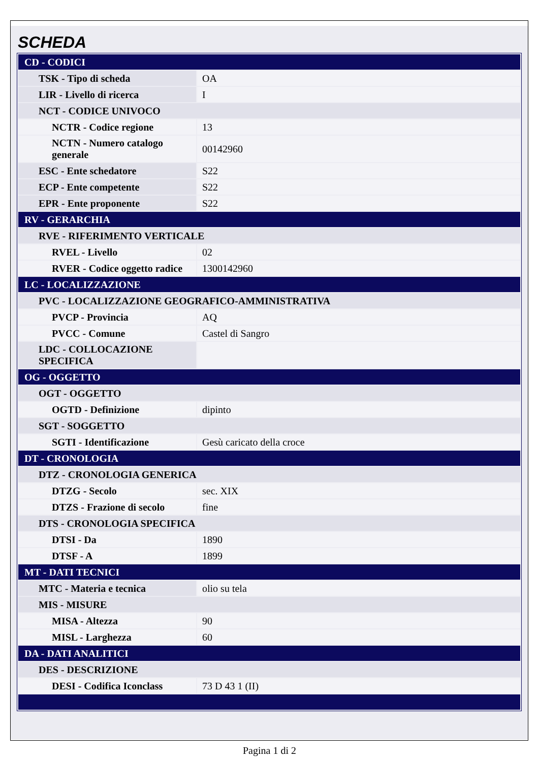SCHEDA
| CD - CODICI | |
| TSK - Tipo di scheda | OA |
| LIR - Livello di ricerca | I |
| NCT - CODICE UNIVOCO | |
| NCTR - Codice regione | 13 |
| NCTN - Numero catalogo generale | 00142960 |
| ESC - Ente schedatore | S22 |
| ECP - Ente competente | S22 |
| EPR - Ente proponente | S22 |
| RV - GERARCHIA | |
| RVE - RIFERIMENTO VERTICALE | |
| RVEL - Livello | 02 |
| RVER - Codice oggetto radice | 1300142960 |
| LC - LOCALIZZAZIONE | |
| PVC - LOCALIZZAZIONE GEOGRAFICO-AMMINISTRATIVA | |
| PVCP - Provincia | AQ |
| PVCC - Comune | Castel di Sangro |
| LDC - COLLOCAZIONE SPECIFICA | |
| OG - OGGETTO | |
| OGT - OGGETTO | |
| OGTD - Definizione | dipinto |
| SGT - SOGGETTO | |
| SGTI - Identificazione | Gesù caricato della croce |
| DT - CRONOLOGIA | |
| DTZ - CRONOLOGIA GENERICA | |
| DTZG - Secolo | sec. XIX |
| DTZS - Frazione di secolo | fine |
| DTS - CRONOLOGIA SPECIFICA | |
| DTSI - Da | 1890 |
| DTSF - A | 1899 |
| MT - DATI TECNICI | |
| MTC - Materia e tecnica | olio su tela |
| MIS - MISURE | |
| MISA - Altezza | 90 |
| MISL - Larghezza | 60 |
| DA - DATI ANALITICI | |
| DES - DESCRIZIONE | |
| DESI - Codifica Iconclass | 73 D 43 1 (II) |
Pagina 1 di 2